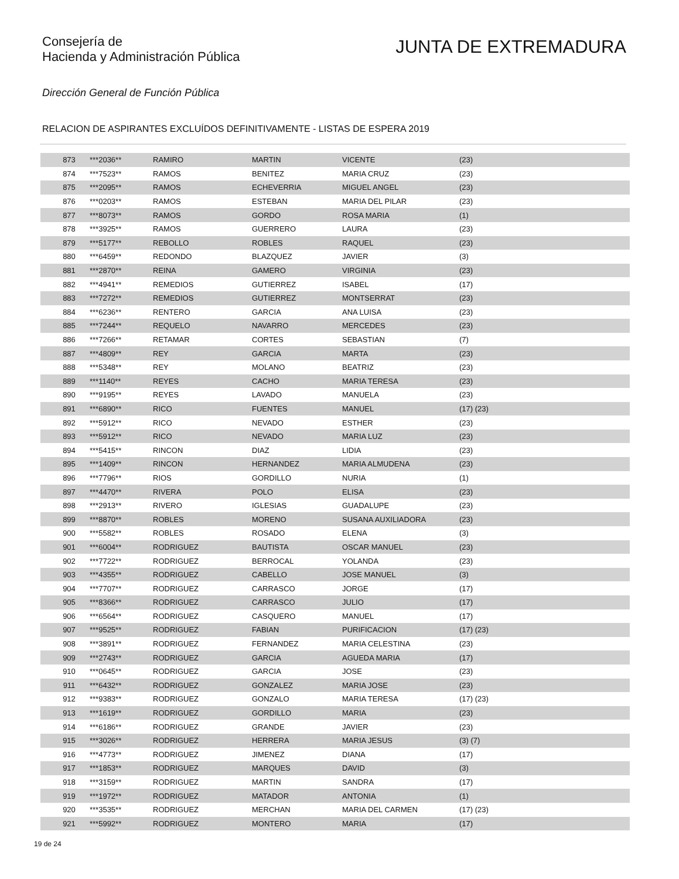Consejería de
Hacienda y Administración Pública
JUNTA DE EXTREMADURA
Dirección General de Función Pública
RELACION DE ASPIRANTES EXCLUÍDOS DEFINITIVAMENTE - LISTAS DE ESPERA 2019
| 873 | ***2036** | RAMIRO | MARTIN | VICENTE | (23) |
| 874 | ***7523** | RAMOS | BENITEZ | MARIA CRUZ | (23) |
| 875 | ***2095** | RAMOS | ECHEVERRIA | MIGUEL ANGEL | (23) |
| 876 | ***0203** | RAMOS | ESTEBAN | MARIA DEL PILAR | (23) |
| 877 | ***8073** | RAMOS | GORDO | ROSA MARIA | (1) |
| 878 | ***3925** | RAMOS | GUERRERO | LAURA | (23) |
| 879 | ***5177** | REBOLLO | ROBLES | RAQUEL | (23) |
| 880 | ***6459** | REDONDO | BLAZQUEZ | JAVIER | (3) |
| 881 | ***2870** | REINA | GAMERO | VIRGINIA | (23) |
| 882 | ***4941** | REMEDIOS | GUTIERREZ | ISABEL | (17) |
| 883 | ***7272** | REMEDIOS | GUTIERREZ | MONTSERRAT | (23) |
| 884 | ***6236** | RENTERO | GARCIA | ANA LUISA | (23) |
| 885 | ***7244** | REQUELO | NAVARRO | MERCEDES | (23) |
| 886 | ***7266** | RETAMAR | CORTES | SEBASTIAN | (7) |
| 887 | ***4809** | REY | GARCIA | MARTA | (23) |
| 888 | ***5348** | REY | MOLANO | BEATRIZ | (23) |
| 889 | ***1140** | REYES | CACHO | MARIA TERESA | (23) |
| 890 | ***9195** | REYES | LAVADO | MANUELA | (23) |
| 891 | ***6890** | RICO | FUENTES | MANUEL | (17) (23) |
| 892 | ***5912** | RICO | NEVADO | ESTHER | (23) |
| 893 | ***5912** | RICO | NEVADO | MARIA LUZ | (23) |
| 894 | ***5415** | RINCON | DIAZ | LIDIA | (23) |
| 895 | ***1409** | RINCON | HERNANDEZ | MARIA ALMUDENA | (23) |
| 896 | ***7796** | RIOS | GORDILLO | NURIA | (1) |
| 897 | ***4470** | RIVERA | POLO | ELISA | (23) |
| 898 | ***2913** | RIVERO | IGLESIAS | GUADALUPE | (23) |
| 899 | ***8870** | ROBLES | MORENO | SUSANA AUXILIADORA | (23) |
| 900 | ***5582** | ROBLES | ROSADO | ELENA | (3) |
| 901 | ***6004** | RODRIGUEZ | BAUTISTA | OSCAR MANUEL | (23) |
| 902 | ***7722** | RODRIGUEZ | BERROCAL | YOLANDA | (23) |
| 903 | ***4355** | RODRIGUEZ | CABELLO | JOSE MANUEL | (3) |
| 904 | ***7707** | RODRIGUEZ | CARRASCO | JORGE | (17) |
| 905 | ***8366** | RODRIGUEZ | CARRASCO | JULIO | (17) |
| 906 | ***6564** | RODRIGUEZ | CASQUERO | MANUEL | (17) |
| 907 | ***9525** | RODRIGUEZ | FABIAN | PURIFICACION | (17) (23) |
| 908 | ***3891** | RODRIGUEZ | FERNANDEZ | MARIA CELESTINA | (23) |
| 909 | ***2743** | RODRIGUEZ | GARCIA | AGUEDA MARIA | (17) |
| 910 | ***0645** | RODRIGUEZ | GARCIA | JOSE | (23) |
| 911 | ***6432** | RODRIGUEZ | GONZALEZ | MARIA JOSE | (23) |
| 912 | ***9383** | RODRIGUEZ | GONZALO | MARIA TERESA | (17) (23) |
| 913 | ***1619** | RODRIGUEZ | GORDILLO | MARIA | (23) |
| 914 | ***6186** | RODRIGUEZ | GRANDE | JAVIER | (23) |
| 915 | ***3026** | RODRIGUEZ | HERRERA | MARIA JESUS | (3) (7) |
| 916 | ***4773** | RODRIGUEZ | JIMENEZ | DIANA | (17) |
| 917 | ***1853** | RODRIGUEZ | MARQUES | DAVID | (3) |
| 918 | ***3159** | RODRIGUEZ | MARTIN | SANDRA | (17) |
| 919 | ***1972** | RODRIGUEZ | MATADOR | ANTONIA | (1) |
| 920 | ***3535** | RODRIGUEZ | MERCHAN | MARIA DEL CARMEN | (17) (23) |
| 921 | ***5992** | RODRIGUEZ | MONTERO | MARIA | (17) |
19 de 24